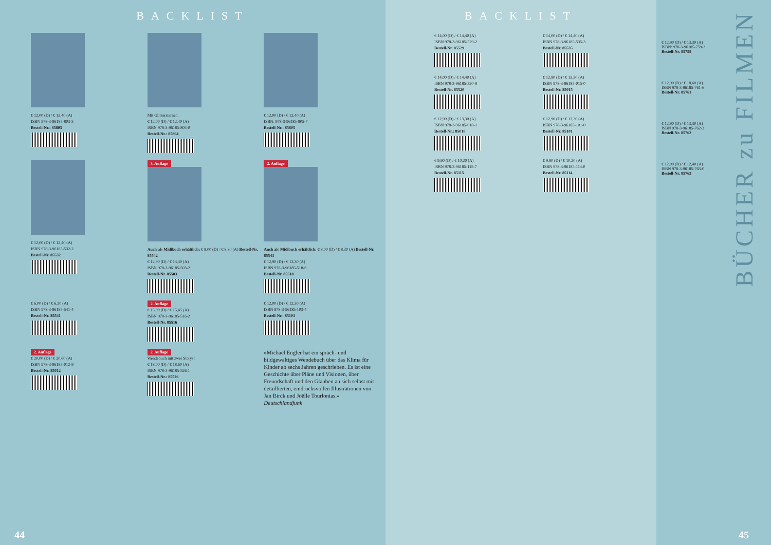BACKLIST
€ 12,00 (D) / € 12,40 (A)
ISBN 978-3-96185-803-3
Bestell-Nr.: 85803
Mit Glitzersternen
€ 12,00 (D) / € 12,40 (A)
ISBN 978-3-96185-804-0
Bestell-Nr.: 85804
€ 12,00 (D) / € 12,40 (A)
ISBN: 978-3-96185-805-7
Bestell-Nr.: 85805
€ 12,00 (D) / € 12,40 (A)
ISBN 978-3-96185-532-2
Bestell-Nr. 85532
3. Auflage
Auch als Midibuch erhältlich: € 8,00 (D) / € 8,30 (A) Bestell-Nr. 85542
€ 12,90 (D) / € 13,30 (A)
ISBN 978-3-96185-503-2
Bestell-Nr. 85503
2. Auflage
Auch als Midibuch erhältlich: € 8,00 (D) / € 8,30 (A) Bestell-Nr. 85543
€ 12,90 (D) / € 13,30 (A)
ISBN 978-3-96185-518-6
Bestell-Nr. 85518
€ 6,00 (D) / € 6,20 (A)
ISBN 978-3-96185-541-4
Bestell-Nr. 85541
2. Auflage
€ 15,00 (D) / € 15,45 (A)
ISBN 978-3-96185-516-2
Bestell-Nr. 85516
€ 12,00 (D) / € 12,30 (A)
ISBN 978-3-96185-103-4
Bestell-Nr.: 85103
2. Auflage
€ 20,00 (D) / € 20,60 (A)
ISBN 978-3-96185-012-9
Bestell-Nr. 85012
2. Auflage
Wendebuch mit zwei Storys!
€ 18,00 (D) / € 18,60 (A)
ISBN 978-3-96185-526-1
Bestell-Nr.: 85526
»Michael Engler hat ein sprach- und bildgewaltiges Wendebuch über das Klima für Kinder ab sechs Jahren geschrieben. Es ist eine Geschichte über Pläne und Visionen, über Freundschaft und den Glauben an sich selbst mit detaillierten, eindrucksvollen Illustrationen von Jan Birck und Joëlle Tourlonias.« Deutschlandfunk
44
BACKLIST
€ 14,00 (D) / € 14,40 (A)
ISBN 978-3-96185-529-2
Bestell-Nr. 85529
€ 14,00 (D) / € 14,40 (A)
ISBN 978-3-96185-535-3
Bestell-Nr. 85535
€ 14,00 (D) / € 14,40 (A)
ISBN 978-3-96185-520-9
Bestell-Nr. 85520
€ 12,90 (D) / € 13,30 (A)
ISBN 978-3-96185-015-0
Bestell-Nr. 85015
€ 12,90 (D) / € 13,30 (A)
ISBN 978-3-96185-018-1
Bestell-Nr.: 85018
€ 12,90 (D) / € 13,30 (A)
ISBN 978-3-96185-101-0
Bestell-Nr. 85101
€ 9,90 (D) / € 10,20 (A)
ISBN 978-3-96185-115-7
Bestell-Nr. 85115
€ 9,90 (D) / € 10,20 (A)
ISBN 978-3-96185-114-0
Bestell-Nr. 85114
€ 12,90 (D) / € 13,30 (A)
ISBN: 978-3-96185-759-3
Bestell-Nr. 85759
€ 12,90 (D) / € 18,60 (A)
ISBN 978-3-96185-761-6
Bestell-Nr. 85761
€ 12,90 (D) / € 13,30 (A)
ISBN 978-3-96185-762-3
Bestell-Nr. 85762
€ 12,00 (D) / € 12,40 (A)
ISBN 978-3-96185-763-0
Bestell-Nr. 85763
BÜCHER zu FILMEN
45